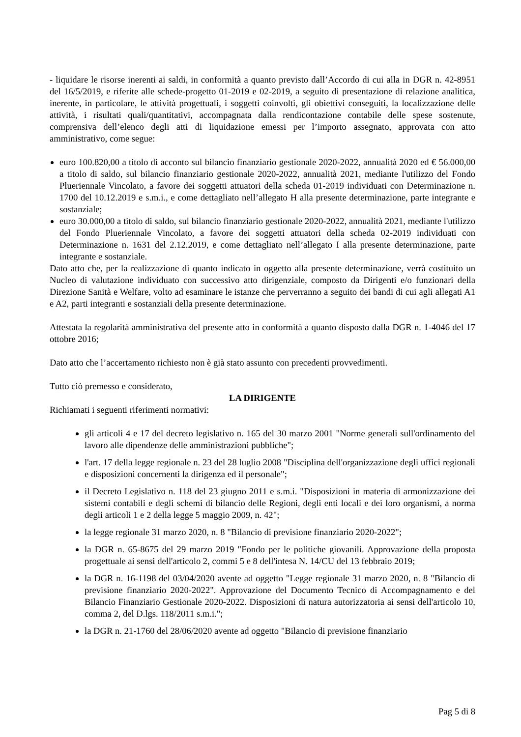- liquidare le risorse inerenti ai saldi, in conformità a quanto previsto dall’Accordo di cui alla in DGR n. 42-8951 del 16/5/2019, e riferite alle schede-progetto 01-2019 e 02-2019, a seguito di presentazione di relazione analitica, inerente, in particolare, le attività progettuali, i soggetti coinvolti, gli obiettivi conseguiti, la localizzazione delle attività, i risultati quali/quantitativi, accompagnata dalla rendicontazione contabile delle spese sostenute, comprensiva dell’elenco degli atti di liquidazione emessi per l’importo assegnato, approvata con atto amministrativo, come segue:
euro 100.820,00 a titolo di acconto sul bilancio finanziario gestionale 2020-2022, annualità 2020 ed € 56.000,00 a titolo di saldo, sul bilancio finanziario gestionale 2020-2022, annualità 2021, mediante l'utilizzo del Fondo Plueriennale Vincolato, a favore dei soggetti attuatori della scheda 01-2019 individuati con Determinazione n. 1700 del 10.12.2019 e s.m.i., e come dettagliato nell’allegato H alla presente determinazione, parte integrante e sostanziale;
euro 30.000,00 a titolo di saldo, sul bilancio finanziario gestionale 2020-2022, annualità 2021, mediante l'utilizzo del Fondo Plueriennale Vincolato, a favore dei soggetti attuatori della scheda 02-2019 individuati con Determinazione n. 1631 del 2.12.2019, e come dettagliato nell’allegato I alla presente determinazione, parte integrante e sostanziale.
Dato atto che, per la realizzazione di quanto indicato in oggetto alla presente determinazione, verrà costituito un Nucleo di valutazione individuato con successivo atto dirigenziale, composto da Dirigenti e/o funzionari della Direzione Sanità e Welfare, volto ad esaminare le istanze che perverranno a seguito dei bandi di cui agli allegati A1 e A2, parti integranti e sostanziali della presente determinazione.
Attestata la regolarità amministrativa del presente atto in conformità a quanto disposto dalla DGR n. 1-4046 del 17 ottobre 2016;
Dato atto che l’accertamento richiesto non è già stato assunto con precedenti provvedimenti.
Tutto ciò premesso e considerato,
LA DIRIGENTE
Richiamati i seguenti riferimenti normativi:
gli articoli 4 e 17 del decreto legislativo n. 165 del 30 marzo 2001 "Norme generali sull'ordinamento del lavoro alle dipendenze delle amministrazioni pubbliche";
l'art. 17 della legge regionale n. 23 del 28 luglio 2008 "Disciplina dell'organizzazione degli uffici regionali e disposizioni concernenti la dirigenza ed il personale";
il Decreto Legislativo n. 118 del 23 giugno 2011 e s.m.i. "Disposizioni in materia di armonizzazione dei sistemi contabili e degli schemi di bilancio delle Regioni, degli enti locali e dei loro organismi, a norma degli articoli 1 e 2 della legge 5 maggio 2009, n. 42";
la legge regionale 31 marzo 2020, n. 8 "Bilancio di previsione finanziario 2020-2022";
la DGR n. 65-8675 del 29 marzo 2019 "Fondo per le politiche giovanili. Approvazione della proposta progettuale ai sensi dell'articolo 2, commi 5 e 8 dell'intesa N. 14/CU del 13 febbraio 2019;
la DGR n. 16-1198 del 03/04/2020 avente ad oggetto "Legge regionale 31 marzo 2020, n. 8 "Bilancio di previsione finanziario 2020-2022". Approvazione del Documento Tecnico di Accompagnamento e del Bilancio Finanziario Gestionale 2020-2022. Disposizioni di natura autorizzatoria ai sensi dell'articolo 10, comma 2, del D.lgs. 118/2011 s.m.i.";
la DGR n. 21-1760 del 28/06/2020 avente ad oggetto "Bilancio di previsione finanziario
Pag 5 di 8